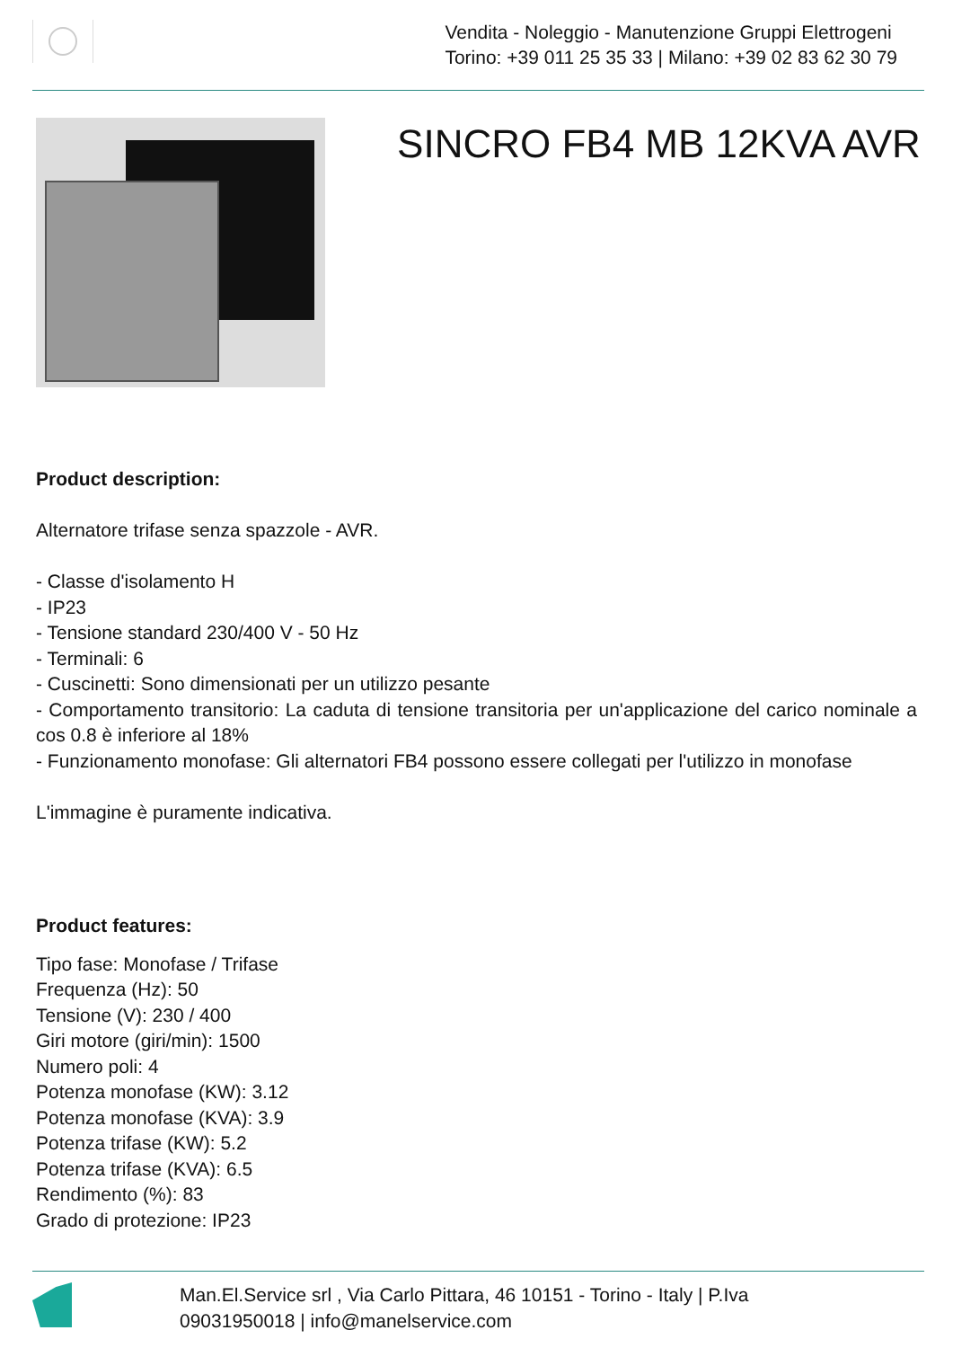Vendita - Noleggio - Manutenzione Gruppi Elettrogeni
Torino: +39 011 25 35 33 | Milano: +39 02 83 62 30 79
SINCRO FB4 MB 12KVA AVR
Product description:
Alternatore trifase senza spazzole - AVR.
- Classe d'isolamento H
- IP23
- Tensione standard 230/400 V - 50 Hz
- Terminali: 6
- Cuscinetti: Sono dimensionati per un utilizzo pesante
- Comportamento transitorio: La caduta di tensione transitoria per un'applicazione del carico nominale a cos 0.8 è inferiore al 18%
- Funzionamento monofase: Gli alternatori FB4 possono essere collegati per l'utilizzo in monofase
L'immagine è puramente indicativa.
Product features:
Tipo fase: Monofase / Trifase
Frequenza (Hz): 50
Tensione (V): 230 / 400
Giri motore (giri/min): 1500
Numero poli: 4
Potenza monofase (KW): 3.12
Potenza monofase (KVA): 3.9
Potenza trifase (KW): 5.2
Potenza trifase (KVA): 6.5
Rendimento (%): 83
Grado di protezione: IP23
Man.El.Service srl , Via Carlo Pittara, 46 10151 - Torino - Italy | P.Iva
09031950018 | info@manelservice.com